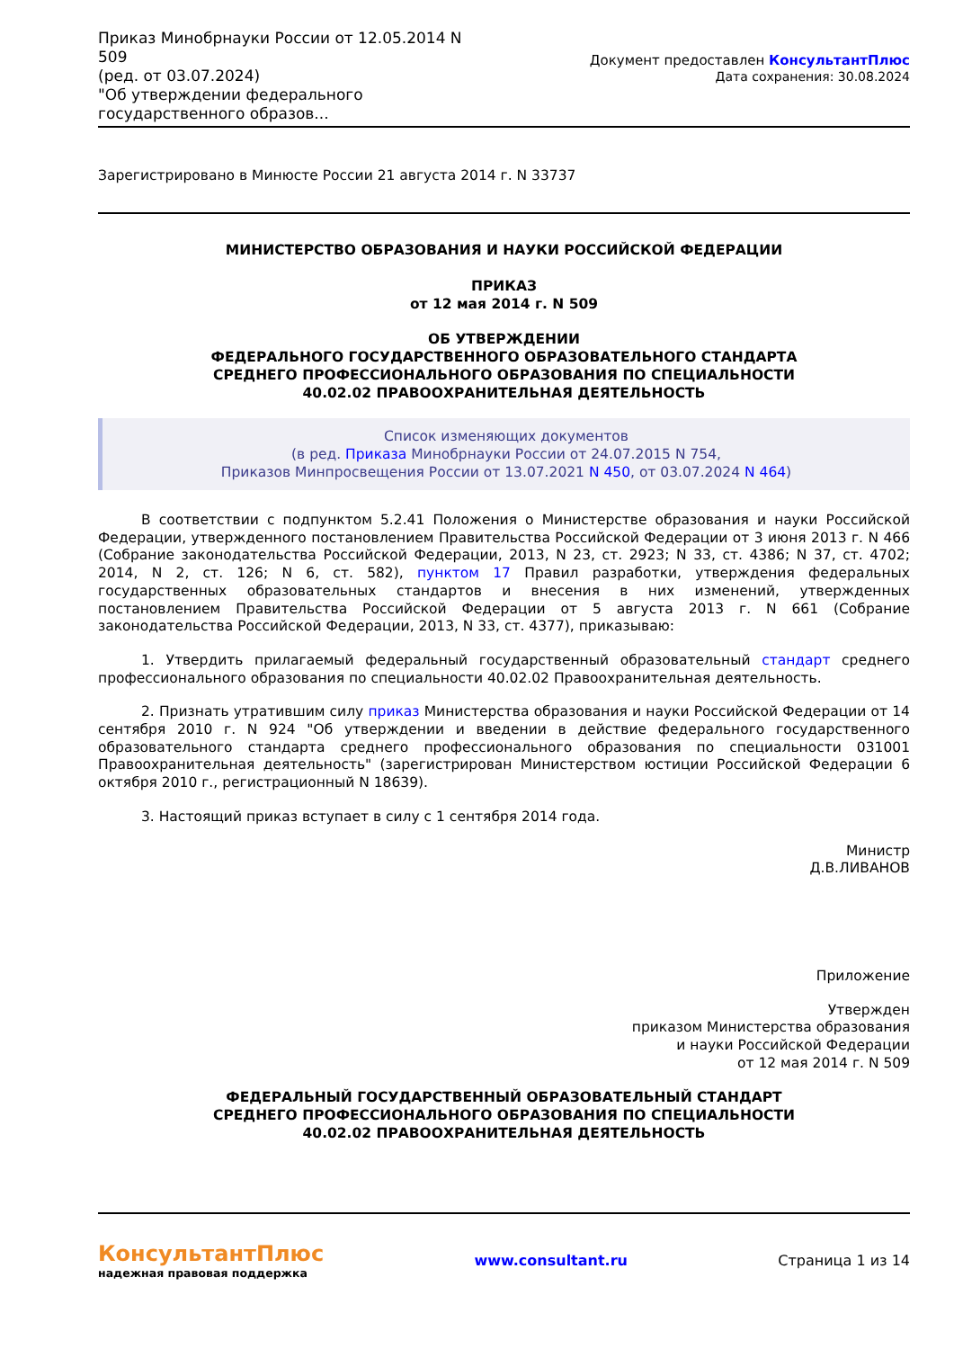Приказ Минобрнауки России от 12.05.2014 N 509
(ред. от 03.07.2024)
"Об утверждении федерального государственного образов...
Документ предоставлен КонсультантПлюс
Дата сохранения: 30.08.2024
Зарегистрировано в Минюсте России 21 августа 2014 г. N 33737
МИНИСТЕРСТВО ОБРАЗОВАНИЯ И НАУКИ РОССИЙСКОЙ ФЕДЕРАЦИИ
ПРИКАЗ
от 12 мая 2014 г. N 509
ОБ УТВЕРЖДЕНИИ
ФЕДЕРАЛЬНОГО ГОСУДАРСТВЕННОГО ОБРАЗОВАТЕЛЬНОГО СТАНДАРТА
СРЕДНЕГО ПРОФЕССИОНАЛЬНОГО ОБРАЗОВАНИЯ ПО СПЕЦИАЛЬНОСТИ
40.02.02 ПРАВООХРАНИТЕЛЬНАЯ ДЕЯТЕЛЬНОСТЬ
Список изменяющих документов
(в ред. Приказа Минобрнауки России от 24.07.2015 N 754,
Приказов Минпросвещения России от 13.07.2021 N 450, от 03.07.2024 N 464)
В соответствии с подпунктом 5.2.41 Положения о Министерстве образования и науки Российской Федерации, утвержденного постановлением Правительства Российской Федерации от 3 июня 2013 г. N 466 (Собрание законодательства Российской Федерации, 2013, N 23, ст. 2923; N 33, ст. 4386; N 37, ст. 4702; 2014, N 2, ст. 126; N 6, ст. 582), пунктом 17 Правил разработки, утверждения федеральных государственных образовательных стандартов и внесения в них изменений, утвержденных постановлением Правительства Российской Федерации от 5 августа 2013 г. N 661 (Собрание законодательства Российской Федерации, 2013, N 33, ст. 4377), приказываю:
1. Утвердить прилагаемый федеральный государственный образовательный стандарт среднего профессионального образования по специальности 40.02.02 Правоохранительная деятельность.
2. Признать утратившим силу приказ Министерства образования и науки Российской Федерации от 14 сентября 2010 г. N 924 "Об утверждении и введении в действие федерального государственного образовательного стандарта среднего профессионального образования по специальности 031001 Правоохранительная деятельность" (зарегистрирован Министерством юстиции Российской Федерации 6 октября 2010 г., регистрационный N 18639).
3. Настоящий приказ вступает в силу с 1 сентября 2014 года.
Министр
Д.В.ЛИВАНОВ
Приложение
Утвержден
приказом Министерства образования
и науки Российской Федерации
от 12 мая 2014 г. N 509
ФЕДЕРАЛЬНЫЙ ГОСУДАРСТВЕННЫЙ ОБРАЗОВАТЕЛЬНЫЙ СТАНДАРТ
СРЕДНЕГО ПРОФЕССИОНАЛЬНОГО ОБРАЗОВАНИЯ ПО СПЕЦИАЛЬНОСТИ
40.02.02 ПРАВООХРАНИТЕЛЬНАЯ ДЕЯТЕЛЬНОСТЬ
КонсультантПлюс
надежная правовая поддержка
www.consultant.ru Страница 1 из 14